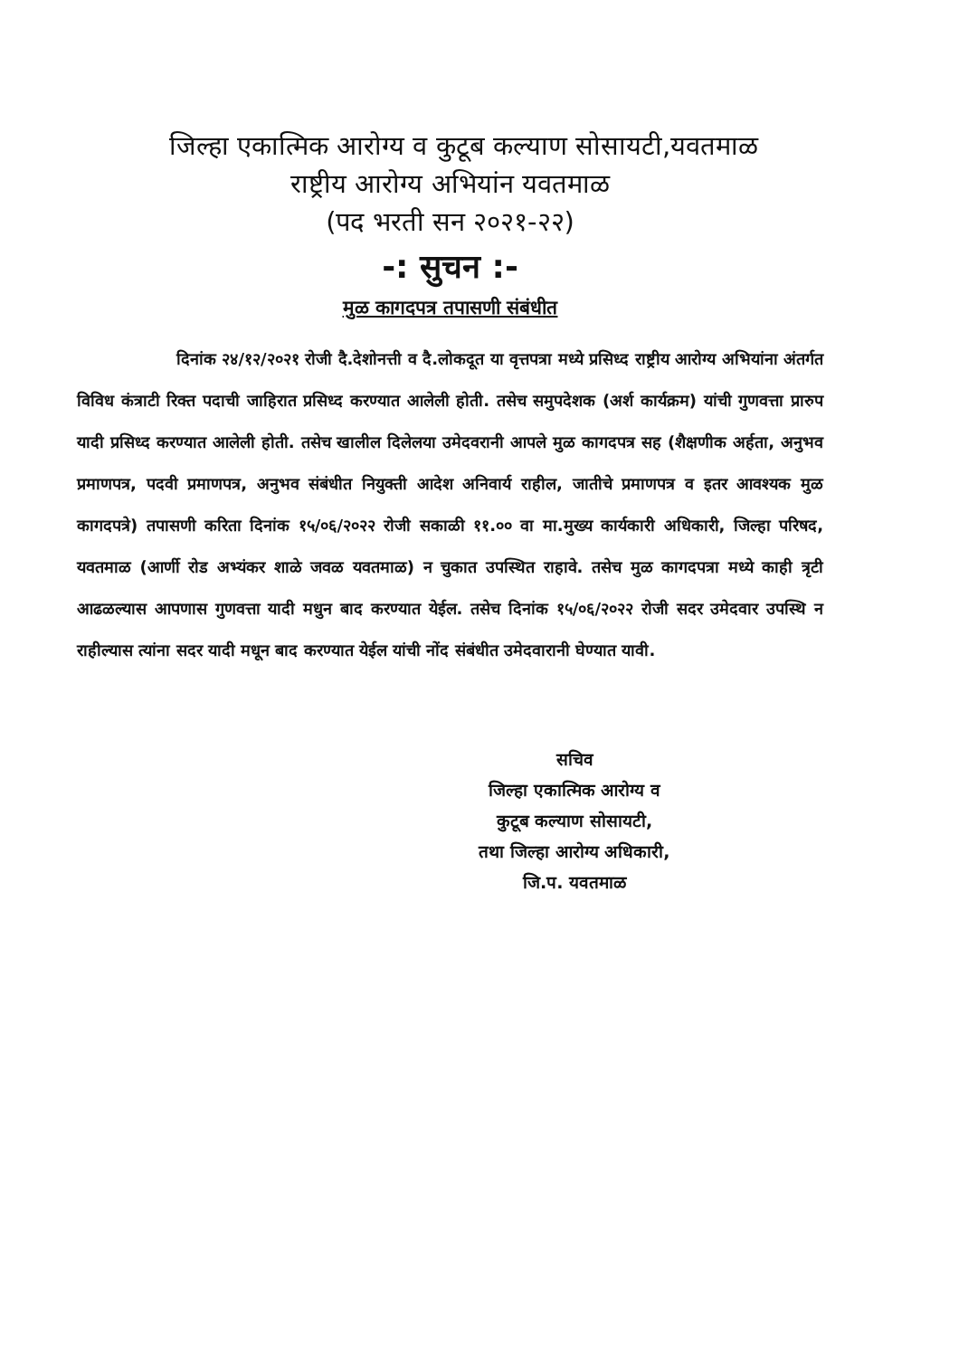जिल्हा एकात्मिक आरोग्य व कुटूब कल्याण सोसायटी,यवतमाळ
राष्ट्रीय आरोग्य अभियांन यवतमाळ
(पद भरती सन २०२१-२२)
-: सुचन :-
मुळ कागदपत्र तपासणी संबंधीत
दिनांक २४/१२/२०२१ रोजी दै.देशोनत्ती व दै.लोकदूत या वृत्तपत्रा मध्ये प्रसिध्द राष्ट्रीय आरोग्य अभियांना अंतर्गत विविध कंत्राटी रिक्त पदाची जाहिरात प्रसिध्द करण्यात आलेली होती. तसेच समुपदेशक (अर्श कार्यक्रम) यांची गुणवत्ता प्रारुप यादी प्रसिध्द करण्यात आलेली होती. तसेच खालील दिलेलया उमेदवरानी आपले मुळ कागदपत्र सह (शैक्षणीक अर्हता, अनुभव प्रमाणपत्र, पदवी प्रमाणपत्र, अनुभव संबंधीत नियुक्ती आदेश अनिवार्य राहील, जातीचे प्रमाणपत्र व इतर आवश्यक मुळ कागदपत्रे) तपासणी करिता दिनांक १५/०६/२०२२ रोजी सकाळी ११.०० वा मा.मुख्य कार्यकारी अधिकारी, जिल्हा परिषद, यवतमाळ (आर्णी रोड अभ्यंकर शाळे जवळ यवतमाळ) न चुकात उपस्थित राहावे. तसेच मुळ कागदपत्रा मध्ये काही त्रृटी आढळल्यास आपणास गुणवत्ता यादी मधुन बाद करण्यात येईल. तसेच दिनांक १५/०६/२०२२ रोजी सदर उमेदवार उपस्थि न राहील्यास त्यांना सदर यादी मधून बाद करण्यात येईल यांची नोंद संबंधीत उमेदवारानी घेण्यात यावी.
सचिव
जिल्हा एकात्मिक आरोग्य व
कुटूब कल्याण सोसायटी,
तथा जिल्हा आरोग्य अधिकारी,
जि.प. यवतमाळ